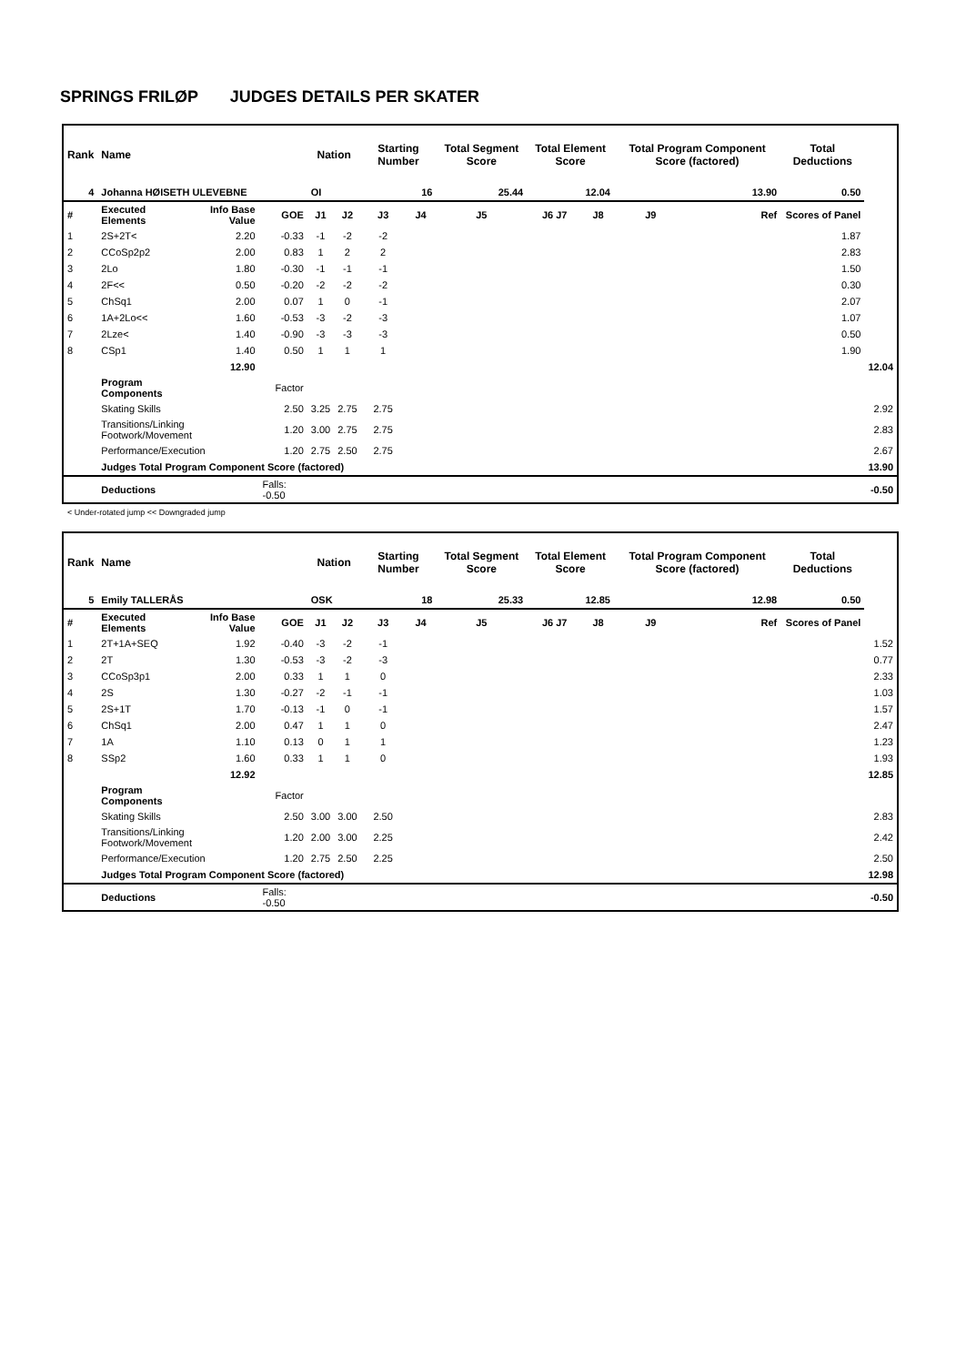SPRINGS FRILØP JUDGES DETAILS PER SKATER
| Rank | Name | | | Nation | | Starting Number | | Total Segment Score | Total Element Score | | Total Program Component Score (factored) | | Total Deductions | |
| --- | --- | --- | --- | --- | --- | --- | --- | --- | --- | --- | --- | --- | --- | --- |
| 4 | Johanna HØISETH ULEVEBNE | | | OI | | 16 | | 25.44 | 12.04 | | 13.90 | | 0.50 | |
| # | Executed Elements | Info Base Value | GOE | J1 | J2 | J3 | J4 | J5 | J6 J7 | J8 | J9 | Ref | Scores of Panel | |
| 1 | 2S+2T< | 2.20 | -0.33 | -1 | -2 | -2 | | | | | | | 1.87 | |
| 2 | CCoSp2p2 | 2.00 | 0.83 | 1 | 2 | 2 | | | | | | | 2.83 | |
| 3 | 2Lo | 1.80 | -0.30 | -1 | -1 | -1 | | | | | | | 1.50 | |
| 4 | 2F<< | 0.50 | -0.20 | -2 | -2 | -2 | | | | | | | 0.30 | |
| 5 | ChSq1 | 2.00 | 0.07 | 1 | 0 | -1 | | | | | | | 2.07 | |
| 6 | 1A+2Lo<< | 1.60 | -0.53 | -3 | -2 | -3 | | | | | | | 1.07 | |
| 7 | 2Lze< | 1.40 | -0.90 | -3 | -3 | -3 | | | | | | | 0.50 | |
| 8 | CSp1 | 1.40 | 0.50 | 1 | 1 | 1 | | | | | | | 1.90 | |
| | | 12.90 | | | | | | | | | | | | 12.04 |
| | Program Components | | Factor | | | | | | | | | | | |
| | Skating Skills | | 2.50 | 3.25 | 2.75 | 2.75 | | | | | | | | 2.92 |
| | Transitions/Linking Footwork/Movement | | 1.20 | 3.00 | 2.75 | 2.75 | | | | | | | | 2.83 |
| | Performance/Execution | | 1.20 | 2.75 | 2.50 | 2.75 | | | | | | | | 2.67 |
| | Judges Total Program Component Score (factored) | | | | | | | | | | | | | 13.90 |
| | Deductions | | Falls: -0.50 | | | | | | | | | | | -0.50 |
< Under-rotated jump << Downgraded jump
| Rank | Name | | | Nation | | Starting Number | | Total Segment Score | Total Element Score | | Total Program Component Score (factored) | | Total Deductions | |
| --- | --- | --- | --- | --- | --- | --- | --- | --- | --- | --- | --- | --- | --- | --- |
| 5 | Emily TALLERÅS | | | OSK | | 18 | | 25.33 | 12.85 | | 12.98 | | 0.50 | |
| # | Executed Elements | Info Base Value | GOE | J1 | J2 | J3 | J4 | J5 | J6 J7 | J8 | J9 | Ref | Scores of Panel | |
| 1 | 2T+1A+SEQ | 1.92 | -0.40 | -3 | -2 | -1 | | | | | | | | 1.52 |
| 2 | 2T | 1.30 | -0.53 | -3 | -2 | -3 | | | | | | | | 0.77 |
| 3 | CCoSp3p1 | 2.00 | 0.33 | 1 | 1 | 0 | | | | | | | | 2.33 |
| 4 | 2S | 1.30 | -0.27 | -2 | -1 | -1 | | | | | | | | 1.03 |
| 5 | 2S+1T | 1.70 | -0.13 | -1 | 0 | -1 | | | | | | | | 1.57 |
| 6 | ChSq1 | 2.00 | 0.47 | 1 | 1 | 0 | | | | | | | | 2.47 |
| 7 | 1A | 1.10 | 0.13 | 0 | 1 | 1 | | | | | | | | 1.23 |
| 8 | SSp2 | 1.60 | 0.33 | 1 | 1 | 0 | | | | | | | | 1.93 |
| | | 12.92 | | | | | | | | | | | | 12.85 |
| | Program Components | | Factor | | | | | | | | | | | |
| | Skating Skills | | 2.50 | 3.00 | 3.00 | 2.50 | | | | | | | | 2.83 |
| | Transitions/Linking Footwork/Movement | | 1.20 | 2.00 | 3.00 | 2.25 | | | | | | | | 2.42 |
| | Performance/Execution | | 1.20 | 2.75 | 2.50 | 2.25 | | | | | | | | 2.50 |
| | Judges Total Program Component Score (factored) | | | | | | | | | | | | | 12.98 |
| | Deductions | | Falls: -0.50 | | | | | | | | | | | -0.50 |